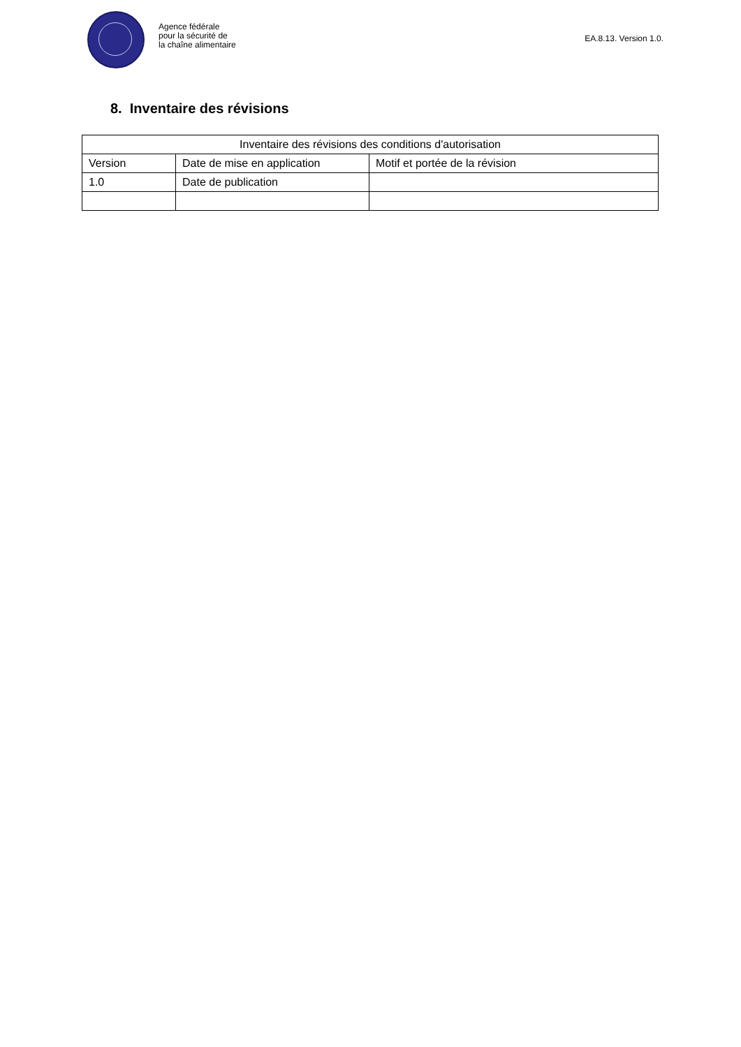Agence fédérale
pour la sécurité de
la chaîne alimentaire
EA.8.13. Version 1.0.
8. Inventaire des révisions
| Inventaire des révisions des conditions d'autorisation | | |
| --- | --- | --- |
| Version | Date de mise en application | Motif et portée de la révision |
| 1.0 | Date de publication | |